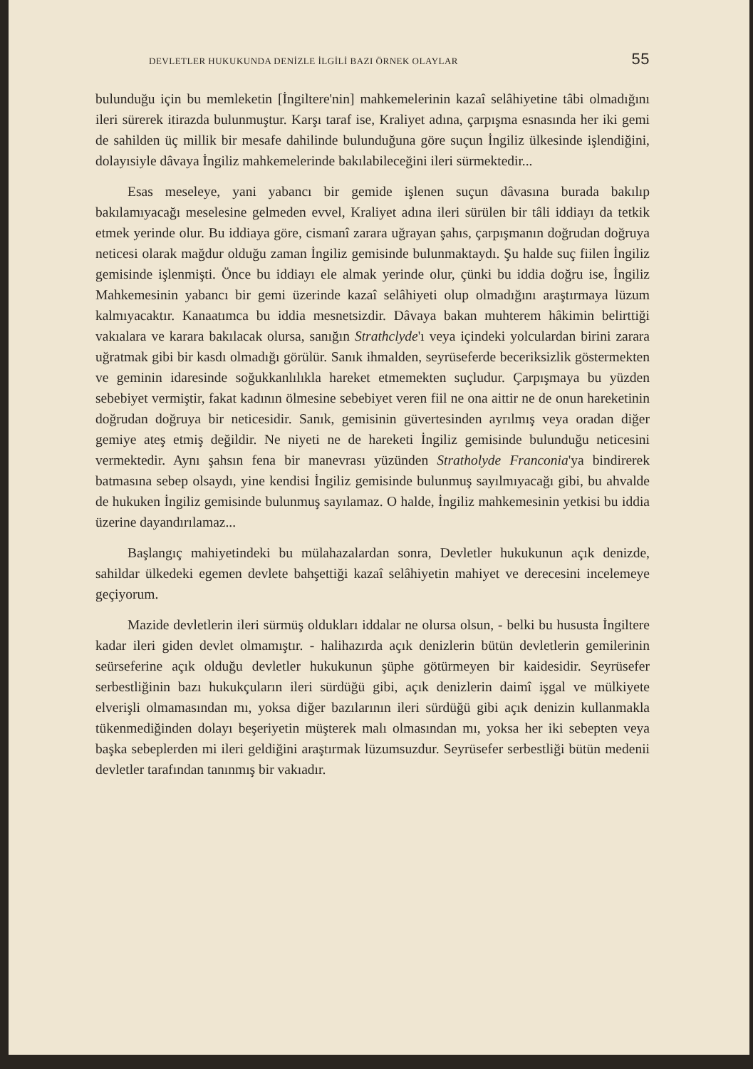DEVLETLER HUKUKUNDA DENİZLE İLGİLİ BAZI ÖRNEK OLAYLAR 55
bulunduğu için bu memleketin [İngiltere'nin] mahkemelerinin kazaî selâhiyetine tâbi olmadığını ileri sürerek itirazda bulunmuştur. Karşı taraf ise, Kraliyet adına, çarpışma esnasında her iki gemi de sahilden üç millik bir mesafe dahilinde bulunduğuna göre suçun İngiliz ülkesinde işlendiğini, dolayısiyle dâvaya İngiliz mahkemelerinde bakılabileceğini ileri sürmektedir...
Esas meseleye, yani yabancı bir gemide işlenen suçun dâvasına burada bakılıp bakılamıyacağı meselesine gelmeden evvel, Kraliyet adına ileri sürülen bir tâli iddiayı da tetkik etmek yerinde olur. Bu iddiaya göre, cismanî zarara uğrayan şahıs, çarpışmanın doğrudan doğruya neticesi olarak mağdur olduğu zaman İngiliz gemisinde bulunmaktaydı. Şu halde suç fiilen İngiliz gemisinde işlenmişti. Önce bu iddiayı ele almak yerinde olur, çünki bu iddia doğru ise, İngiliz Mahkemesinin yabancı bir gemi üzerinde kazaî selâhiyeti olup olmadığını araştırmaya lüzum kalmıyacaktır. Kanaatımca bu iddia mesnetsizdir. Dâvaya bakan muhterem hâkimin belirttiği vakıalara ve karara bakılacak olursa, sanığın Strathclyde'ı veya içindeki yolculardan birini zarara uğratmak gibi bir kasdı olmadığı görülür. Sanık ihmalden, seyrüseferde beceriksizlik göstermekten ve geminin idaresinde soğukkanlılıkla hareket etmemekten suçludur. Çarpışmaya bu yüzden sebebiyet vermiştir, fakat kadının ölmesine sebebiyet veren fiil ne ona aittir ne de onun hareketinin doğrudan doğruya bir neticesidir. Sanık, gemisinin güvertesinden ayrılmış veya oradan diğer gemiye ateş etmiş değildir. Ne niyeti ne de hareketi İngiliz gemisinde bulunduğu neticesini vermektedir. Aynı şahsın fena bir manevrası yüzünden Stratholyde Franconia'ya bindirerek batmasına sebep olsaydı, yine kendisi İngiliz gemisinde bulunmuş sayılmıyacağı gibi, bu ahvalde de hukuken İngiliz gemisinde bulunmuş sayılamaz. O halde, İngiliz mahkemesinin yetkisi bu iddia üzerine dayandırılamaz...
Başlangıç mahiyetindeki bu mülahazalardan sonra, Devletler hukukunun açık denizde, sahildar ülkedeki egemen devlete bahşettiği kazaî selâhiyetin mahiyet ve derecesini incelemeye geçiyorum.
Mazide devletlerin ileri sürmüş oldukları iddalar ne olursa olsun, - belki bu hususta İngiltere kadar ileri giden devlet olmamıştır. - halihazırda açık denizlerin bütün devletlerin gemilerinin seürseferine açık olduğu devletler hukukunun şüphe götürmeyen bir kaidesidir. Seyrüsefer serbestliğinin bazı hukukçuların ileri sürdüğü gibi, açık denizlerin daimî işgal ve mülkiyete elverişli olmamasından mı, yoksa diğer bazılarının ileri sürdüğü gibi açık denizin kullanmakla tükenmediğinden dolayı beşeriyetin müşterek malı olmasından mı, yoksa her iki sebepten veya başka sebeplerden mi ileri geldiğini araştırmak lüzumsuzdur. Seyrüsefer serbestliği bütün medenii devletler tarafından tanınmış bir vakıadır.